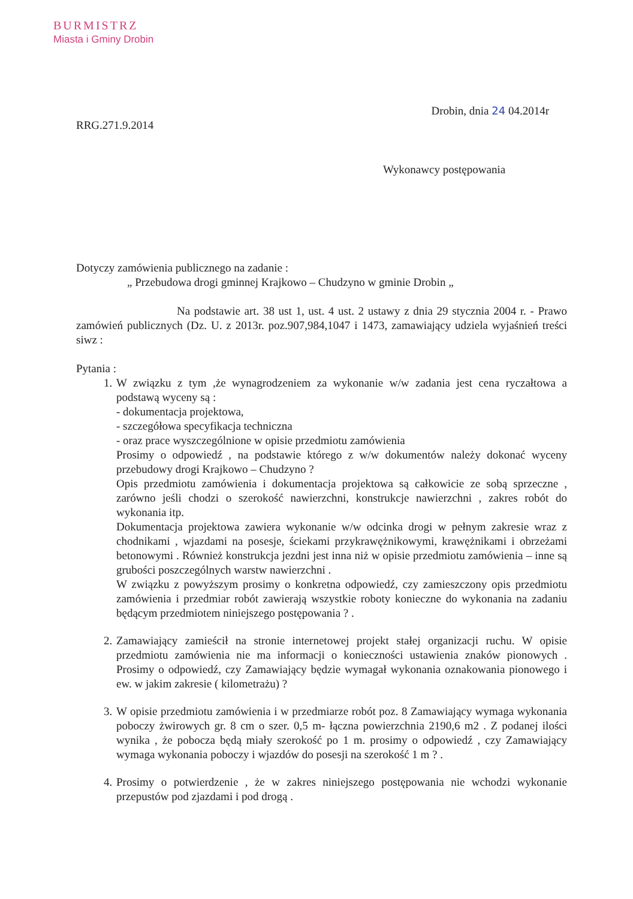BURMISTRZ
Miasta i Gminy Drobin
Drobin, dnia 24 04.2014r
RRG.271.9.2014
Wykonawcy postępowania
Dotyczy zamówienia publicznego na zadanie :
„ Przebudowa drogi gminnej Krajkowo – Chudzyno w gminie Drobin „
Na podstawie art. 38 ust 1, ust. 4 ust. 2 ustawy z dnia 29 stycznia 2004 r. - Prawo zamówień publicznych (Dz. U. z 2013r. poz.907,984,1047 i 1473, zamawiający udziela wyjaśnień treści siwz :
Pytania :
1. W związku z tym ,że wynagrodzeniem za wykonanie w/w zadania jest cena ryczałtowa a podstawą wyceny są :
- dokumentacja projektowa,
- szczegółowa specyfikacja techniczna
- oraz prace wyszczególnione w opisie przedmiotu zamówienia
Prosimy o odpowiedź , na podstawie którego z w/w dokumentów należy dokonać wyceny przebudowy drogi Krajkowo – Chudzyno ?
Opis przedmiotu zamówienia i dokumentacja projektowa są całkowicie ze sobą sprzeczne , zarówno jeśli chodzi o szerokość nawierzchni, konstrukcje nawierzchni , zakres robót do wykonania itp.
Dokumentacja projektowa zawiera wykonanie w/w odcinka drogi w pełnym zakresie wraz z chodnikami , wjazdami na posesje, ściekami przykrawężnikowymi, krawężnikami i obrzeżami betonowymi . Również konstrukcja jezdni jest inna niż w opisie przedmiotu zamówienia – inne są grubości poszczególnych warstw nawierzchni .
W związku z powyższym prosimy o konkretna odpowiedź, czy zamieszczony opis przedmiotu zamówienia i przedmiar robót zawierają wszystkie roboty konieczne do wykonania na zadaniu będącym przedmiotem niniejszego postępowania ? .
2. Zamawiający zamieścił na stronie internetowej projekt stałej organizacji ruchu. W opisie przedmiotu zamówienia nie ma informacji o konieczności ustawienia znaków pionowych . Prosimy o odpowiedź, czy Zamawiający będzie wymagał wykonania oznakowania pionowego i ew. w jakim zakresie ( kilometrażu) ?
3. W opisie przedmiotu zamówienia i w przedmiarze robót poz. 8 Zamawiający wymaga wykonania poboczy żwirowych gr. 8 cm o szer. 0,5 m- łączna powierzchnia 2190,6 m2 . Z podanej ilości wynika , że pobocza będą miały szerokość po 1 m. prosimy o odpowiedź , czy Zamawiający wymaga wykonania poboczy i wjazdów do posesji na szerokość 1 m ? .
4. Prosimy o potwierdzenie , że w zakres niniejszego postępowania nie wchodzi wykonanie przepustów pod zjazdami i pod drogą .